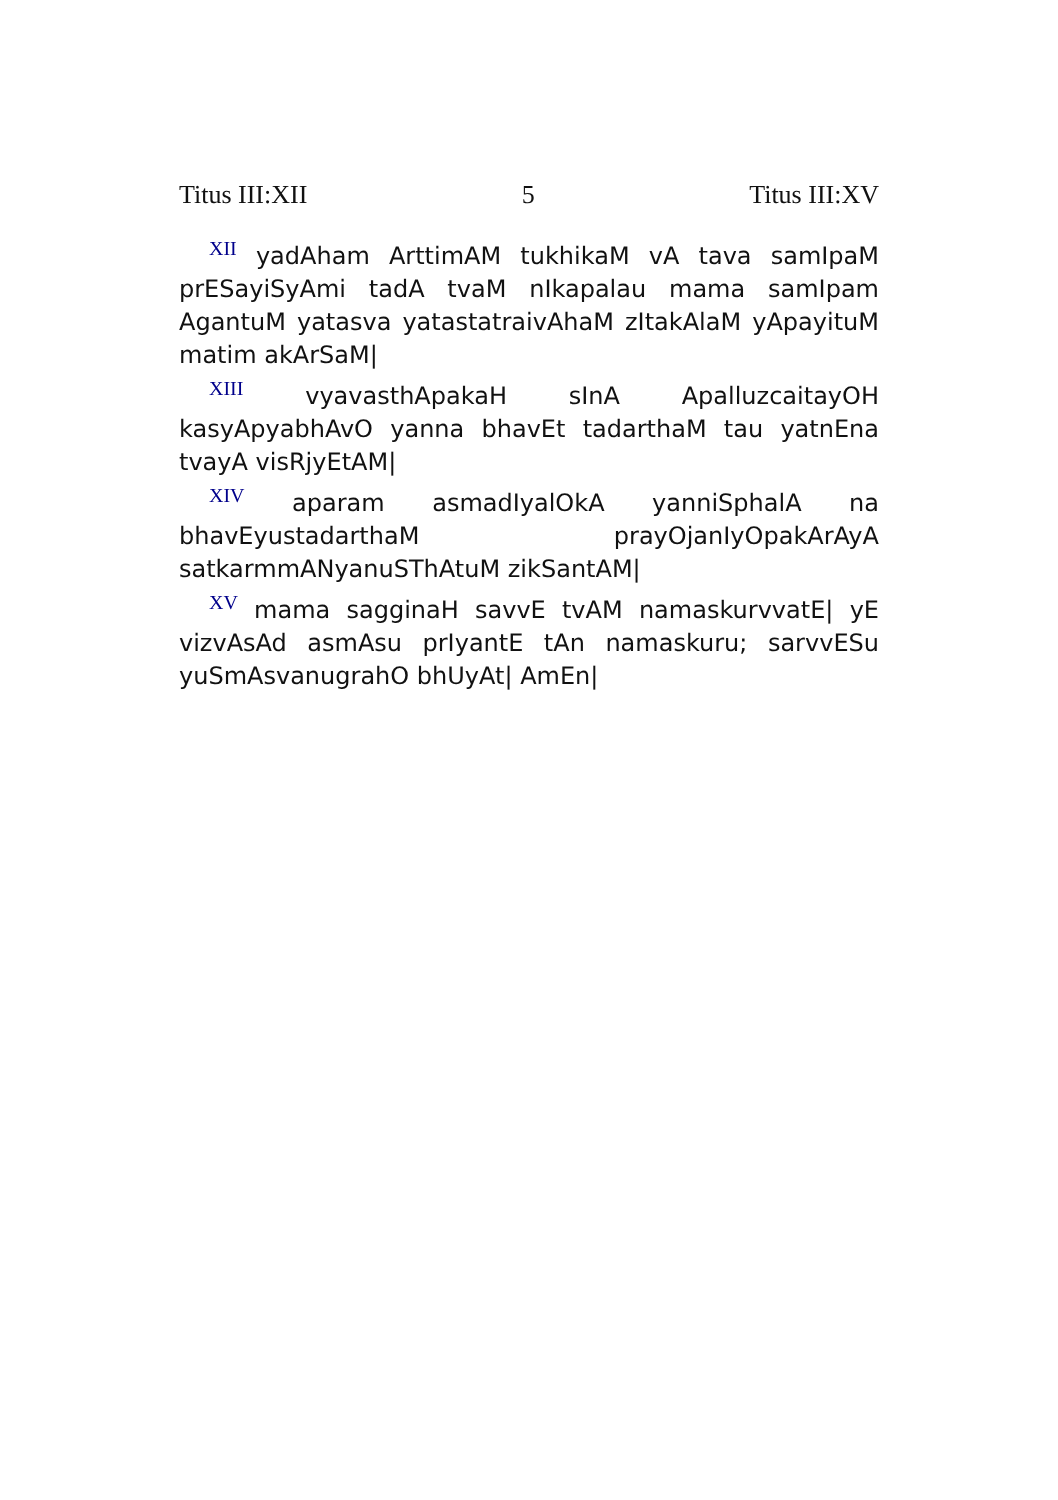Titus III:XII 5 Titus III:XV
<sup>XII</sup> yadAham ArttimAM tukhikaM vA tava samIpaM prESayiSyAmi tadA tvaM nIkapalau mama samIpam AgantuM yatasva yatastatraivAhaM zItakAlaM yApayituM matim akArSaM|
<sup>XIII</sup> vyavasthApakaH sInA ApalluzcaitayOH kasyApyabhAvO yanna bhavEt tadarthaM tau yatnEna tvayA visRjyEtAM|
<sup>XIV</sup> aparam asmadIyalOkA yanniSphalA na bhavEyustadarthaM prayOjanIyOpakArAyA satkarmmANyanuSThAtuM zikSantAM|
<sup>XV</sup> mama sagginaH savvE tvAM namaskurvvatE| yE vizvAsAd asmAsu prIyantE tAn namaskuru; sarvvESu yuSmAsvanugrahO bhUyAt| AmEn|